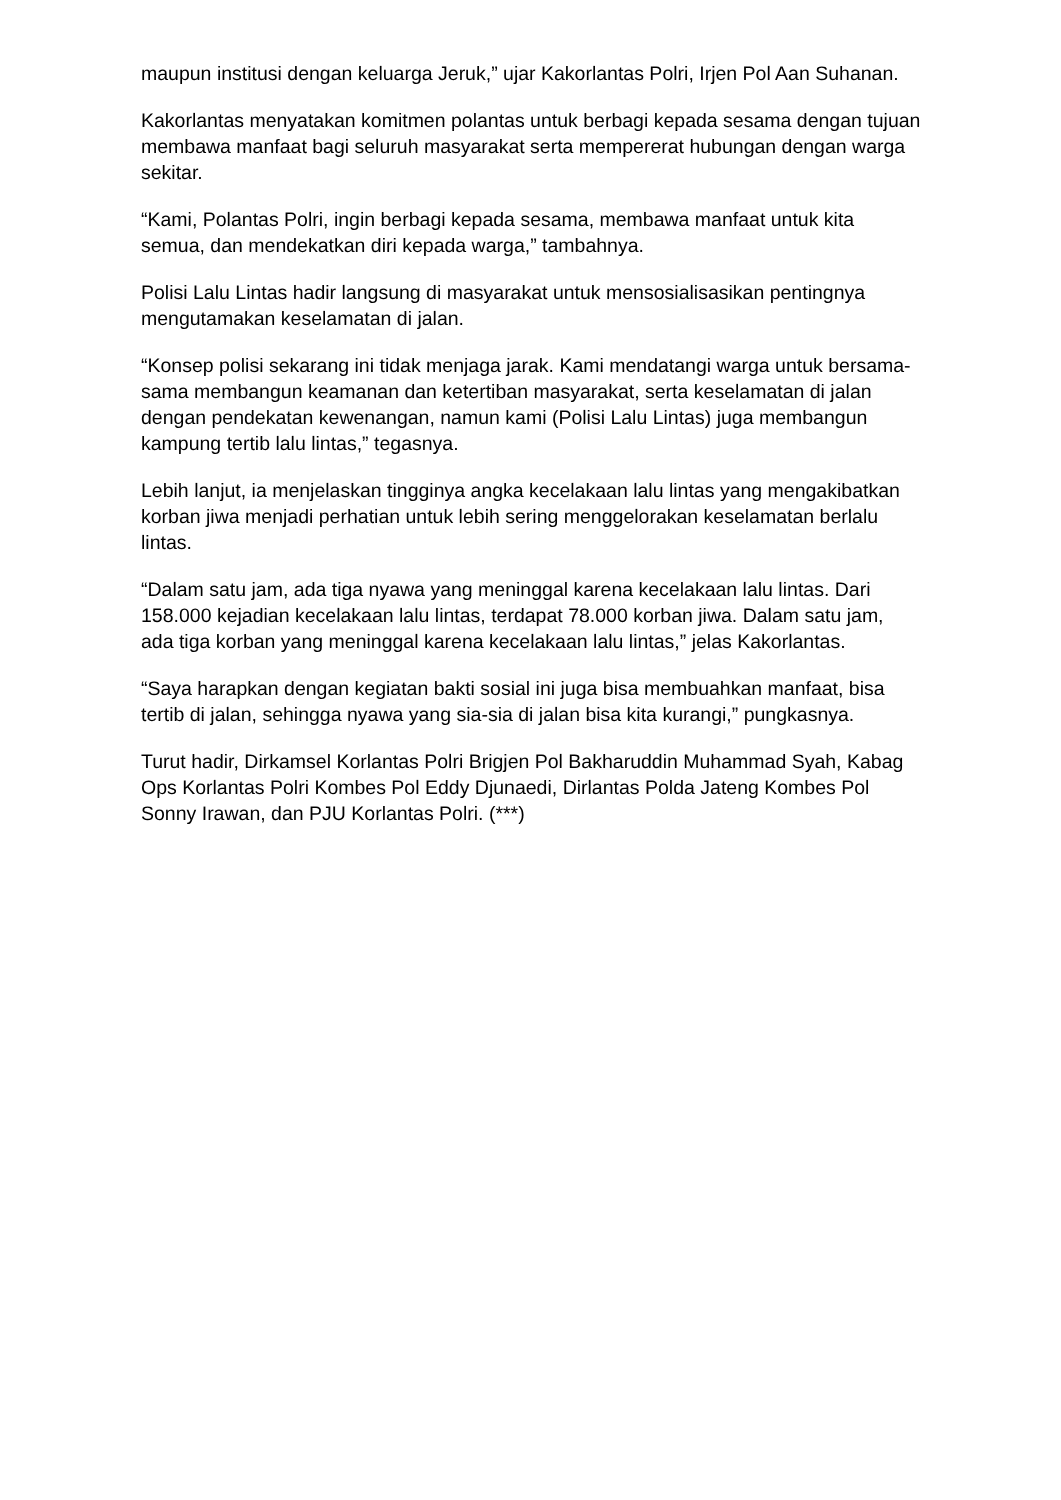maupun institusi dengan keluarga Jeruk,” ujar Kakorlantas Polri, Irjen Pol Aan Suhanan.
Kakorlantas menyatakan komitmen polantas untuk berbagi kepada sesama dengan tujuan membawa manfaat bagi seluruh masyarakat serta mempererat hubungan dengan warga sekitar.
“Kami, Polantas Polri, ingin berbagi kepada sesama, membawa manfaat untuk kita semua, dan mendekatkan diri kepada warga,” tambahnya.
Polisi Lalu Lintas hadir langsung di masyarakat untuk mensosialisasikan pentingnya mengutamakan keselamatan di jalan.
“Konsep polisi sekarang ini tidak menjaga jarak. Kami mendatangi warga untuk bersama-sama membangun keamanan dan ketertiban masyarakat, serta keselamatan di jalan dengan pendekatan kewenangan, namun kami (Polisi Lalu Lintas) juga membangun kampung tertib lalu lintas,” tegasnya.
Lebih lanjut, ia menjelaskan tingginya angka kecelakaan lalu lintas yang mengakibatkan korban jiwa menjadi perhatian untuk lebih sering menggelorakan keselamatan berlalu lintas.
“Dalam satu jam, ada tiga nyawa yang meninggal karena kecelakaan lalu lintas. Dari 158.000 kejadian kecelakaan lalu lintas, terdapat 78.000 korban jiwa. Dalam satu jam, ada tiga korban yang meninggal karena kecelakaan lalu lintas,” jelas Kakorlantas.
“Saya harapkan dengan kegiatan bakti sosial ini juga bisa membuahkan manfaat, bisa tertib di jalan, sehingga nyawa yang sia-sia di jalan bisa kita kurangi,” pungkasnya.
Turut hadir, Dirkamsel Korlantas Polri Brigjen Pol Bakharuddin Muhammad Syah, Kabag Ops Korlantas Polri Kombes Pol Eddy Djunaedi, Dirlantas Polda Jateng Kombes Pol Sonny Irawan, dan PJU Korlantas Polri. (***)